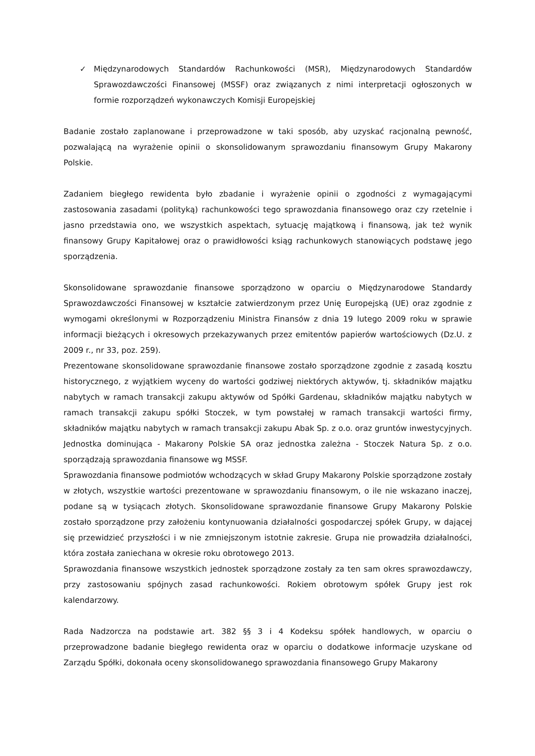✓ Międzynarodowych Standardów Rachunkowości (MSR), Międzynarodowych Standardów Sprawozdawczości Finansowej (MSSF) oraz związanych z nimi interpretacji ogłoszonych w formie rozporządzeń wykonawczych Komisji Europejskiej
Badanie zostało zaplanowane i przeprowadzone w taki sposób, aby uzyskać racjonalną pewność, pozwalającą na wyrażenie opinii o skonsolidowanym sprawozdaniu finansowym Grupy Makarony Polskie.
Zadaniem biegłego rewidenta było zbadanie i wyrażenie opinii o zgodności z wymagającymi zastosowania zasadami (polityką) rachunkowości tego sprawozdania finansowego oraz czy rzetelnie i jasno przedstawia ono, we wszystkich aspektach, sytuację majątkową i finansową, jak też wynik finansowy Grupy Kapitałowej oraz o prawidłowości ksiąg rachunkowych stanowiących podstawę jego sporządzenia.
Skonsolidowane sprawozdanie finansowe sporządzono w oparciu o Międzynarodowe Standardy Sprawozdawczości Finansowej w kształcie zatwierdzonym przez Unię Europejską (UE) oraz zgodnie z wymogami określonymi w Rozporządzeniu Ministra Finansów z dnia 19 lutego 2009 roku w sprawie informacji bieżących i okresowych przekazywanych przez emitentów papierów wartościowych (Dz.U. z 2009 r., nr 33, poz. 259).
Prezentowane skonsolidowane sprawozdanie finansowe zostało sporządzone zgodnie z zasadą kosztu historycznego, z wyjątkiem wyceny do wartości godziwej niektórych aktywów, tj. składników majątku nabytych w ramach transakcji zakupu aktywów od Spółki Gardenau, składników majątku nabytych w ramach transakcji zakupu spółki Stoczek, w tym powstałej w ramach transakcji wartości firmy, składników majątku nabytych w ramach transakcji zakupu Abak Sp. z o.o. oraz gruntów inwestycyjnych. Jednostka dominująca - Makarony Polskie SA oraz jednostka zależna - Stoczek Natura Sp. z o.o. sporządzają sprawozdania finansowe wg MSSF.
Sprawozdania finansowe podmiotów wchodzących w skład Grupy Makarony Polskie sporządzone zostały w złotych, wszystkie wartości prezentowane w sprawozdaniu finansowym, o ile nie wskazano inaczej, podane są w tysiącach złotych. Skonsolidowane sprawozdanie finansowe Grupy Makarony Polskie zostało sporządzone przy założeniu kontynuowania działalności gospodarczej spółek Grupy, w dającej się przewidzieć przyszłości i w nie zmniejszonym istotnie zakresie. Grupa nie prowadziła działalności, która została zaniechana w okresie roku obrotowego 2013.
Sprawozdania finansowe wszystkich jednostek sporządzone zostały za ten sam okres sprawozdawczy, przy zastosowaniu spójnych zasad rachunkowości. Rokiem obrotowym spółek Grupy jest rok kalendarzowy.
Rada Nadzorcza na podstawie art. 382 §§ 3 i 4 Kodeksu spółek handlowych, w oparciu o przeprowadzone badanie biegłego rewidenta oraz w oparciu o dodatkowe informacje uzyskane od Zarządu Spółki, dokonała oceny skonsolidowanego sprawozdania finansowego Grupy Makarony